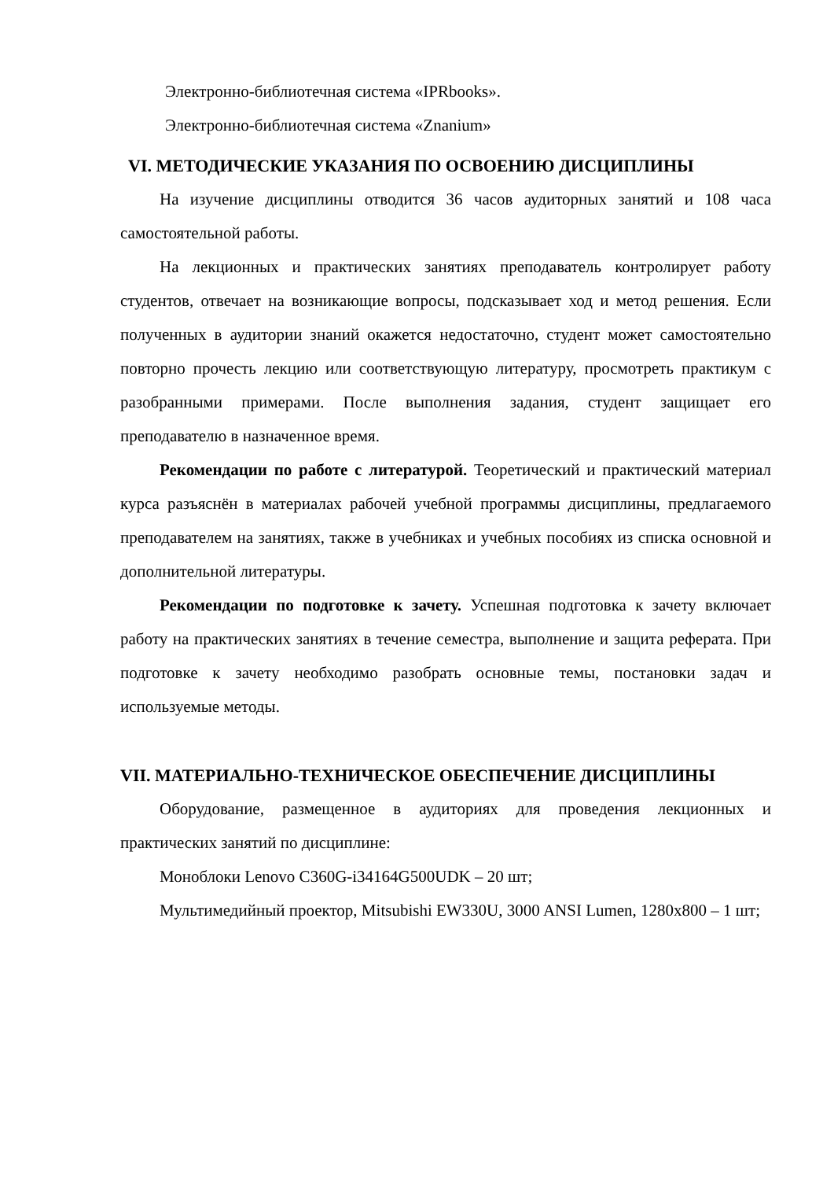Электронно-библиотечная система «IPRbooks».
Электронно-библиотечная система «Znanium»
VI. МЕТОДИЧЕСКИЕ УКАЗАНИЯ ПО ОСВОЕНИЮ ДИСЦИПЛИНЫ
На изучение дисциплины отводится 36 часов аудиторных занятий и 108 часа самостоятельной работы.
На лекционных и практических занятиях преподаватель контролирует работу студентов, отвечает на возникающие вопросы, подсказывает ход и метод решения. Если полученных в аудитории знаний окажется недостаточно, студент может самостоятельно повторно прочесть лекцию или соответствующую литературу, просмотреть практикум с разобранными примерами. После выполнения задания, студент защищает его преподавателю в назначенное время.
Рекомендации по работе с литературой. Теоретический и практический материал курса разъяснён в материалах рабочей учебной программы дисциплины, предлагаемого преподавателем на занятиях, также в учебниках и учебных пособиях из списка основной и дополнительной литературы.
Рекомендации по подготовке к зачету. Успешная подготовка к зачету включает работу на практических занятиях в течение семестра, выполнение и защита реферата. При подготовке к зачету необходимо разобрать основные темы, постановки задач и используемые методы.
VII. МАТЕРИАЛЬНО-ТЕХНИЧЕСКОЕ ОБЕСПЕЧЕНИЕ ДИСЦИПЛИНЫ
Оборудование, размещенное в аудиториях для проведения лекционных и практических занятий по дисциплине:
Моноблоки Lenovo C360G-i34164G500UDK – 20 шт;
Мультимедийный проектор, Mitsubishi EW330U, 3000 ANSI Lumen, 1280x800 – 1 шт;